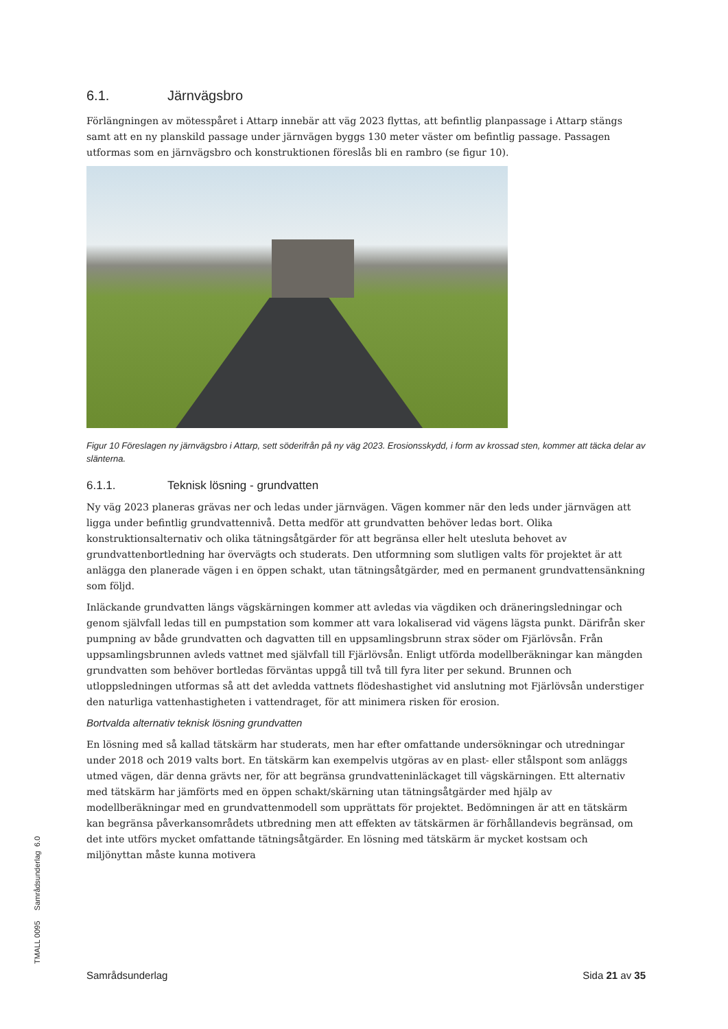6.1. Järnvägsbro
Förlängningen av mötesspåret i Attarp innebär att väg 2023 flyttas, att befintlig planpassage i Attarp stängs samt att en ny planskild passage under järnvägen byggs 130 meter väster om befintlig passage. Passagen utformas som en järnvägsbro och konstruktionen föreslås bli en rambro (se figur 10).
Figur 10 Föreslagen ny järnvägsbro i Attarp, sett söderifrån på ny väg 2023. Erosionsskydd, i form av krossad sten, kommer att täcka delar av slänterna.
6.1.1. Teknisk lösning - grundvatten
Ny väg 2023 planeras grävas ner och ledas under järnvägen. Vägen kommer när den leds under järnvägen att ligga under befintlig grundvattennivå. Detta medför att grundvatten behöver ledas bort. Olika konstruktionsalternativ och olika tätningsåtgärder för att begränsa eller helt utesluta behovet av grundvattenbortledning har övervägts och studerats. Den utformning som slutligen valts för projektet är att anlägga den planerade vägen i en öppen schakt, utan tätningsåtgärder, med en permanent grundvattensänkning som följd.
Inläckande grundvatten längs vägskärningen kommer att avledas via vägdiken och dräneringsledningar och genom självfall ledas till en pumpstation som kommer att vara lokaliserad vid vägens lägsta punkt. Därifrån sker pumpning av både grundvatten och dagvatten till en uppsamlingsbrunn strax söder om Fjärlövsån. Från uppsamlingsbrunnen avleds vattnet med självfall till Fjärlövsån. Enligt utförda modellberäkningar kan mängden grundvatten som behöver bortledas förväntas uppgå till två till fyra liter per sekund. Brunnen och utloppsledningen utformas så att det avledda vattnets flödeshastighet vid anslutning mot Fjärlövsån understiger den naturliga vattenhastigheten i vattendraget, för att minimera risken för erosion.
Bortvalda alternativ teknisk lösning grundvatten
En lösning med så kallad tätskärm har studerats, men har efter omfattande undersökningar och utredningar under 2018 och 2019 valts bort. En tätskärm kan exempelvis utgöras av en plast- eller stålspont som anläggs utmed vägen, där denna grävts ner, för att begränsa grundvatteninläckaget till vägskärningen. Ett alternativ med tätskärm har jämförts med en öppen schakt/skärning utan tätningsåtgärder med hjälp av modellberäkningar med en grundvattenmodell som upprättats för projektet. Bedömningen är att en tätskärm kan begränsa påverkansområdets utbredning men att effekten av tätskärmen är förhållandevis begränsad, om det inte utförs mycket omfattande tätningsåtgärder. En lösning med tätskärm är mycket kostsam och miljönyttan måste kunna motivera
TMALL 0095 Samrådsunderlag 6.0
Samrådsunderlag Sida 21 av 35